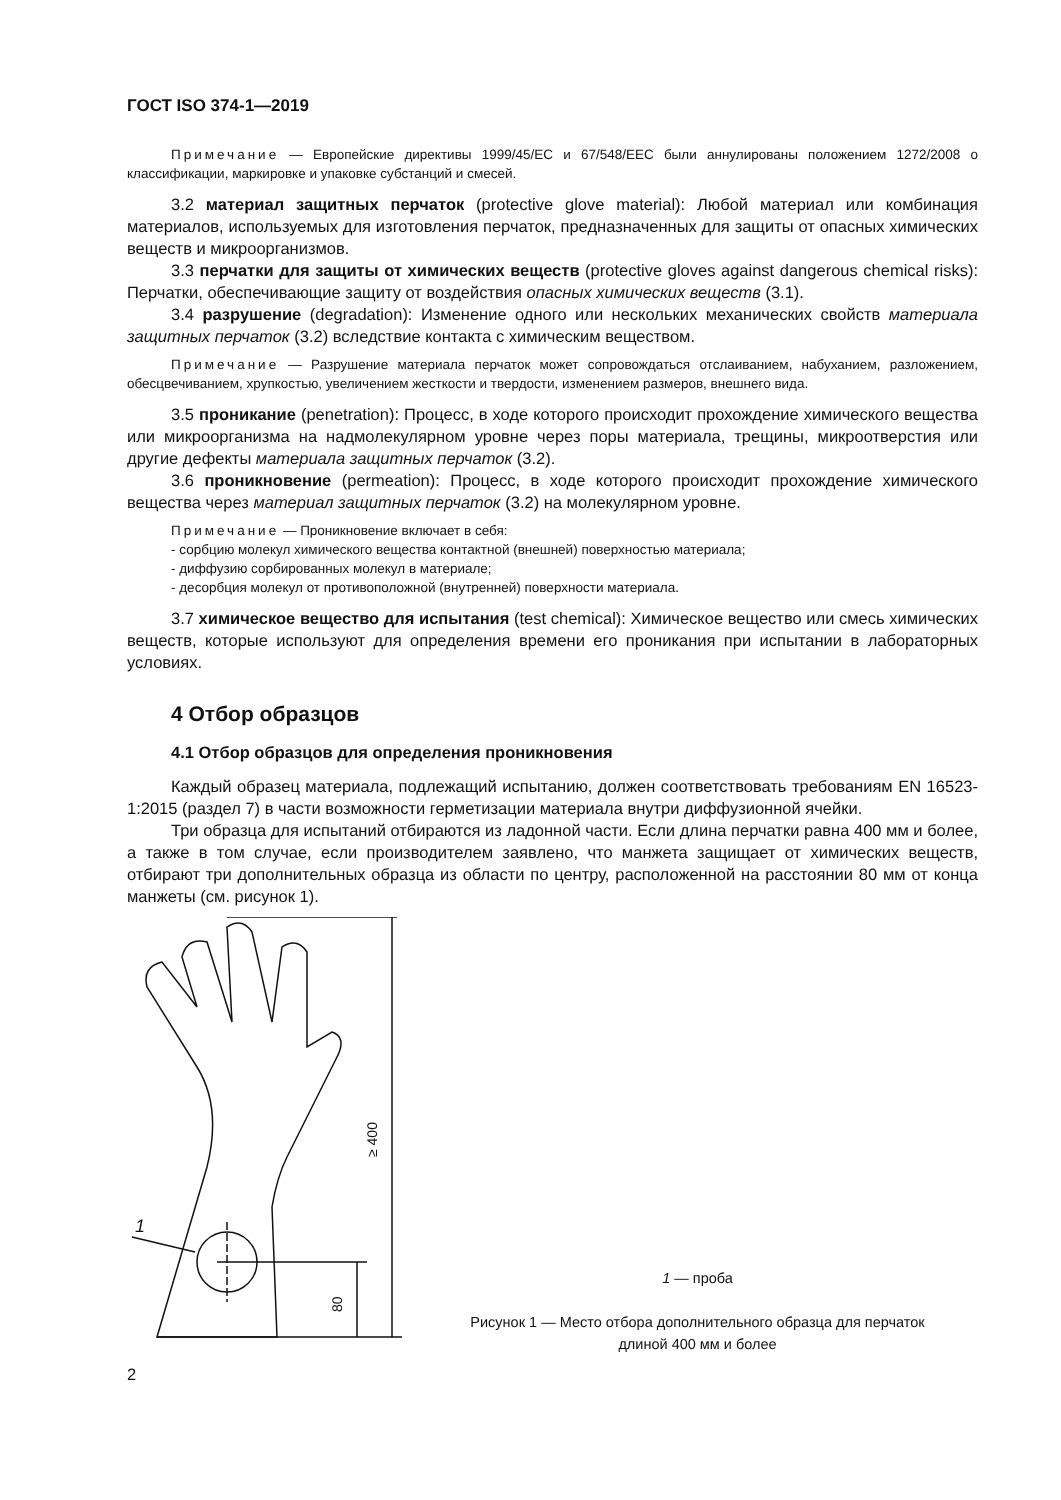ГОСТ ISO 374-1—2019
Примечание — Европейские директивы 1999/45/ЕС и 67/548/ЕЕС были аннулированы положением 1272/2008 о классификации, маркировке и упаковке субстанций и смесей.
3.2 материал защитных перчаток (protective glove material): Любой материал или комбинация материалов, используемых для изготовления перчаток, предназначенных для защиты от опасных химических веществ и микроорганизмов.
3.3 перчатки для защиты от химических веществ (protective gloves against dangerous chemical risks): Перчатки, обеспечивающие защиту от воздействия опасных химических веществ (3.1).
3.4 разрушение (degradation): Изменение одного или нескольких механических свойств материала защитных перчаток (3.2) вследствие контакта с химическим веществом.
Примечание — Разрушение материала перчаток может сопровождаться отслаиванием, набуханием, разложением, обесцвечиванием, хрупкостью, увеличением жесткости и твердости, изменением размеров, внешнего вида.
3.5 проникание (penetration): Процесс, в ходе которого происходит прохождение химического вещества или микроорганизма на надмолекулярном уровне через поры материала, трещины, микроотверстия или другие дефекты материала защитных перчаток (3.2).
3.6 проникновение (permeation): Процесс, в ходе которого происходит прохождение химического вещества через материал защитных перчаток (3.2) на молекулярном уровне.
Примечание — Проникновение включает в себя:
- сорбцию молекул химического вещества контактной (внешней) поверхностью материала;
- диффузию сорбированных молекул в материале;
- десорбция молекул от противоположной (внутренней) поверхности материала.
3.7 химическое вещество для испытания (test chemical): Химическое вещество или смесь химических веществ, которые используют для определения времени его проникания при испытании в лабораторных условиях.
4 Отбор образцов
4.1 Отбор образцов для определения проникновения
Каждый образец материала, подлежащий испытанию, должен соответствовать требованиям EN 16523-1:2015 (раздел 7) в части возможности герметизации материала внутри диффузионной ячейки.
Три образца для испытаний отбираются из ладонной части. Если длина перчатки равна 400 мм и более, а также в том случае, если производителем заявлено, что манжета защищает от химических веществ, отбирают три дополнительных образца из области по центру, расположенной на расстоянии 80 мм от конца манжеты (см. рисунок 1).
1
≥ 400
80
1 — проба
Рисунок 1 — Место отбора дополнительного образца для перчаток
длиной 400 мм и более
2